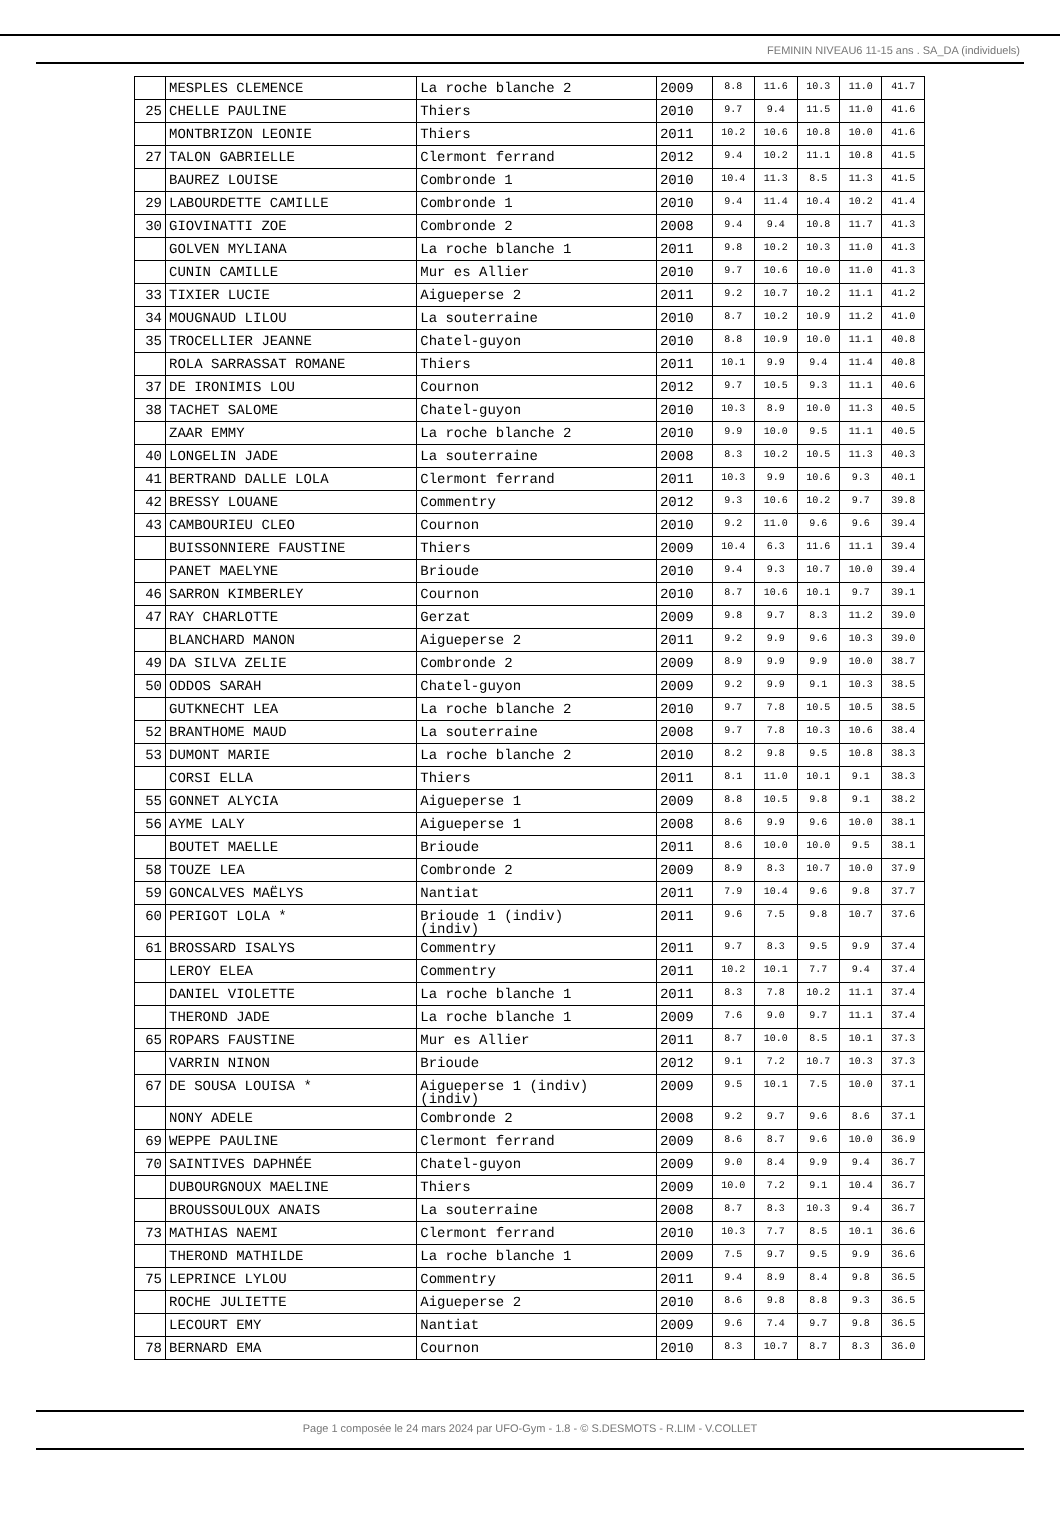FEMININ NIVEAU6 11-15 ans . SA_DA (individuels)
| | MESPLES CLEMENCE | La roche blanche 2 | 2009 | 8.8 | 11.6 | 10.3 | 11.0 | 41.7 |
| 25 | CHELLE PAULINE | Thiers | 2010 | 9.7 | 9.4 | 11.5 | 11.0 | 41.6 |
| | MONTBRIZON LEONIE | Thiers | 2011 | 10.2 | 10.6 | 10.8 | 10.0 | 41.6 |
| 27 | TALON GABRIELLE | Clermont ferrand | 2012 | 9.4 | 10.2 | 11.1 | 10.8 | 41.5 |
| | BAUREZ LOUISE | Combronde 1 | 2010 | 10.4 | 11.3 | 8.5 | 11.3 | 41.5 |
| 29 | LABOURDETTE CAMILLE | Combronde 1 | 2010 | 9.4 | 11.4 | 10.4 | 10.2 | 41.4 |
| 30 | GIOVINATTI ZOE | Combronde 2 | 2008 | 9.4 | 9.4 | 10.8 | 11.7 | 41.3 |
| | GOLVEN MYLIANA | La roche blanche 1 | 2011 | 9.8 | 10.2 | 10.3 | 11.0 | 41.3 |
| | CUNIN CAMILLE | Mur es Allier | 2010 | 9.7 | 10.6 | 10.0 | 11.0 | 41.3 |
| 33 | TIXIER LUCIE | Aigueperse 2 | 2011 | 9.2 | 10.7 | 10.2 | 11.1 | 41.2 |
| 34 | MOUGNAUD LILOU | La souterraine | 2010 | 8.7 | 10.2 | 10.9 | 11.2 | 41.0 |
| 35 | TROCELLIER JEANNE | Chatel-guyon | 2010 | 8.8 | 10.9 | 10.0 | 11.1 | 40.8 |
| | ROLA SARRASSAT ROMANE | Thiers | 2011 | 10.1 | 9.9 | 9.4 | 11.4 | 40.8 |
| 37 | DE IRONIMIS LOU | Cournon | 2012 | 9.7 | 10.5 | 9.3 | 11.1 | 40.6 |
| 38 | TACHET SALOME | Chatel-guyon | 2010 | 10.3 | 8.9 | 10.0 | 11.3 | 40.5 |
| | ZAAR EMMY | La roche blanche 2 | 2010 | 9.9 | 10.0 | 9.5 | 11.1 | 40.5 |
| 40 | LONGELIN JADE | La souterraine | 2008 | 8.3 | 10.2 | 10.5 | 11.3 | 40.3 |
| 41 | BERTRAND DALLE LOLA | Clermont ferrand | 2011 | 10.3 | 9.9 | 10.6 | 9.3 | 40.1 |
| 42 | BRESSY LOUANE | Commentry | 2012 | 9.3 | 10.6 | 10.2 | 9.7 | 39.8 |
| 43 | CAMBOURIEU CLEO | Cournon | 2010 | 9.2 | 11.0 | 9.6 | 9.6 | 39.4 |
| | BUISSONNIERE FAUSTINE | Thiers | 2009 | 10.4 | 6.3 | 11.6 | 11.1 | 39.4 |
| | PANET MAELYNE | Brioude | 2010 | 9.4 | 9.3 | 10.7 | 10.0 | 39.4 |
| 46 | SARRON KIMBERLEY | Cournon | 2010 | 8.7 | 10.6 | 10.1 | 9.7 | 39.1 |
| 47 | RAY CHARLOTTE | Gerzat | 2009 | 9.8 | 9.7 | 8.3 | 11.2 | 39.0 |
| | BLANCHARD MANON | Aigueperse 2 | 2011 | 9.2 | 9.9 | 9.6 | 10.3 | 39.0 |
| 49 | DA SILVA ZELIE | Combronde 2 | 2009 | 8.9 | 9.9 | 9.9 | 10.0 | 38.7 |
| 50 | ODDOS SARAH | Chatel-guyon | 2009 | 9.2 | 9.9 | 9.1 | 10.3 | 38.5 |
| | GUTKNECHT LEA | La roche blanche 2 | 2010 | 9.7 | 7.8 | 10.5 | 10.5 | 38.5 |
| 52 | BRANTHOME MAUD | La souterraine | 2008 | 9.7 | 7.8 | 10.3 | 10.6 | 38.4 |
| 53 | DUMONT MARIE | La roche blanche 2 | 2010 | 8.2 | 9.8 | 9.5 | 10.8 | 38.3 |
| | CORSI ELLA | Thiers | 2011 | 8.1 | 11.0 | 10.1 | 9.1 | 38.3 |
| 55 | GONNET ALYCIA | Aigueperse 1 | 2009 | 8.8 | 10.5 | 9.8 | 9.1 | 38.2 |
| 56 | AYME LALY | Aigueperse 1 | 2008 | 8.6 | 9.9 | 9.6 | 10.0 | 38.1 |
| | BOUTET MAELLE | Brioude | 2011 | 8.6 | 10.0 | 10.0 | 9.5 | 38.1 |
| 58 | TOUZE LEA | Combronde 2 | 2009 | 8.9 | 8.3 | 10.7 | 10.0 | 37.9 |
| 59 | GONCALVES MAËLYS | Nantiat | 2011 | 7.9 | 10.4 | 9.6 | 9.8 | 37.7 |
| 60 | PERIGOT LOLA * | Brioude 1 (indiv) (indiv) | 2011 | 9.6 | 7.5 | 9.8 | 10.7 | 37.6 |
| 61 | BROSSARD ISALYS | Commentry | 2011 | 9.7 | 8.3 | 9.5 | 9.9 | 37.4 |
| | LEROY ELEA | Commentry | 2011 | 10.2 | 10.1 | 7.7 | 9.4 | 37.4 |
| | DANIEL VIOLETTE | La roche blanche 1 | 2011 | 8.3 | 7.8 | 10.2 | 11.1 | 37.4 |
| | THEROND JADE | La roche blanche 1 | 2009 | 7.6 | 9.0 | 9.7 | 11.1 | 37.4 |
| 65 | ROPARS FAUSTINE | Mur es Allier | 2011 | 8.7 | 10.0 | 8.5 | 10.1 | 37.3 |
| | VARRIN NINON | Brioude | 2012 | 9.1 | 7.2 | 10.7 | 10.3 | 37.3 |
| 67 | DE SOUSA LOUISA * | Aigueperse 1 (indiv) (indiv) | 2009 | 9.5 | 10.1 | 7.5 | 10.0 | 37.1 |
| | NONY ADELE | Combronde 2 | 2008 | 9.2 | 9.7 | 9.6 | 8.6 | 37.1 |
| 69 | WEPPE PAULINE | Clermont ferrand | 2009 | 8.6 | 8.7 | 9.6 | 10.0 | 36.9 |
| 70 | SAINTIVES DAPHNÉE | Chatel-guyon | 2009 | 9.0 | 8.4 | 9.9 | 9.4 | 36.7 |
| | DUBOURGNOUX MAELINE | Thiers | 2009 | 10.0 | 7.2 | 9.1 | 10.4 | 36.7 |
| | BROUSSOULOUX ANAIS | La souterraine | 2008 | 8.7 | 8.3 | 10.3 | 9.4 | 36.7 |
| 73 | MATHIAS NAEMI | Clermont ferrand | 2010 | 10.3 | 7.7 | 8.5 | 10.1 | 36.6 |
| | THEROND MATHILDE | La roche blanche 1 | 2009 | 7.5 | 9.7 | 9.5 | 9.9 | 36.6 |
| 75 | LEPRINCE LYLOU | Commentry | 2011 | 9.4 | 8.9 | 8.4 | 9.8 | 36.5 |
| | ROCHE JULIETTE | Aigueperse 2 | 2010 | 8.6 | 9.8 | 8.8 | 9.3 | 36.5 |
| | LECOURT EMY | Nantiat | 2009 | 9.6 | 7.4 | 9.7 | 9.8 | 36.5 |
| 78 | BERNARD EMA | Cournon | 2010 | 8.3 | 10.7 | 8.7 | 8.3 | 36.0 |
Page 1 composée le 24 mars 2024 par UFO-Gym - 1.8 - © S.DESMOTS - R.LIM - V.COLLET